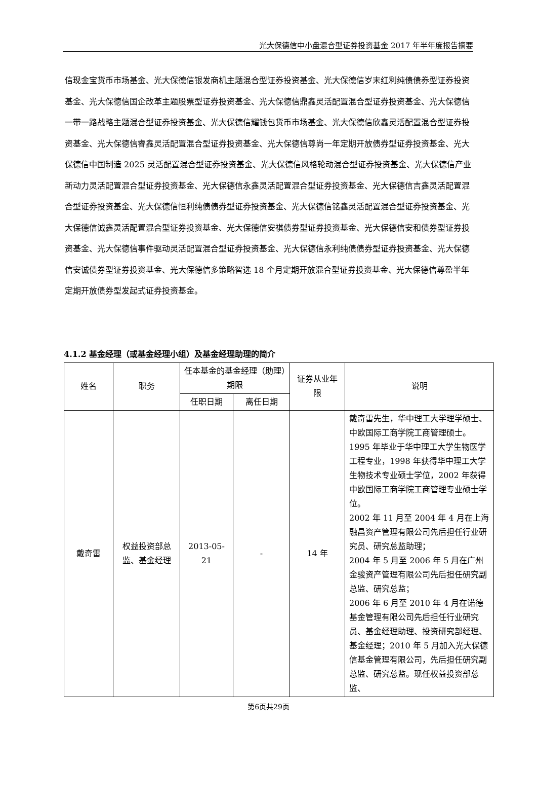光大保德信中小盘混合型证券投资基金 2017 年半年度报告摘要
信现金宝货币市场基金、光大保德信银发商机主题混合型证券投资基金、光大保德信岁末红利纯债债券型证券投资基金、光大保德信国企改革主题股票型证券投资基金、光大保德信鼎鑫灵活配置混合型证券投资基金、光大保德信一带一路战略主题混合型证券投资基金、光大保德信耀钱包货币市场基金、光大保德信欣鑫灵活配置混合型证券投资基金、光大保德信睿鑫灵活配置混合型证券投资基金、光大保德信尊尚一年定期开放债券型证券投资基金、光大保德信中国制造 2025 灵活配置混合型证券投资基金、光大保德信风格轮动混合型证券投资基金、光大保德信产业新动力灵活配置混合型证券投资基金、光大保德信永鑫灵活配置混合型证券投资基金、光大保德信吉鑫灵活配置混合型证券投资基金、光大保德信恒利纯债债券型证券投资基金、光大保德信铭鑫灵活配置混合型证券投资基金、光大保德信诚鑫灵活配置混合型证券投资基金、光大保德信安祺债券型证券投资基金、光大保德信安和债券型证券投资基金、光大保德信事件驱动灵活配置混合型证券投资基金、光大保德信永利纯债债券型证券投资基金、光大保德信安诚债券型证券投资基金、光大保德信多策略智选 18 个月定期开放混合型证券投资基金、光大保德信尊盈半年定期开放债券型发起式证券投资基金。
4.1.2 基金经理（或基金经理小组）及基金经理助理的简介
| 姓名 | 职务 | 任本基金的基金经理（助理）期限 | | 证券从业年限 | 说明 |
| --- | --- | --- | --- | --- | --- |
| | | 任职日期 | 离任日期 | | |
| 戴奇雷 | 权益投资部总监、基金经理 | 2013-05-21 | - | 14 年 | 戴奇雷先生，华中理工大学理学硕士、中欧国际工商学院工商管理硕士。1995 年毕业于华中理工大学生物医学工程专业，1998 年获得华中理工大学生物技术专业硕士学位，2002 年获得中欧国际工商学院工商管理专业硕士学位。 2002 年 11 月至 2004 年 4 月在上海融昌资产管理有限公司先后担任行业研究员、研究总监助理； 2004 年 5 月至 2006 年 5 月在广州金骏资产管理有限公司先后担任研究副总监、研究总监； 2006 年 6 月至 2010 年 4 月在诺德基金管理有限公司先后担任行业研究员、基金经理助理、投资研究部经理、基金经理；2010 年 5 月加入光大保德信基金管理有限公司，先后担任研究副总监、研究总监。现任权益投资部总监、 |
第6页共29页